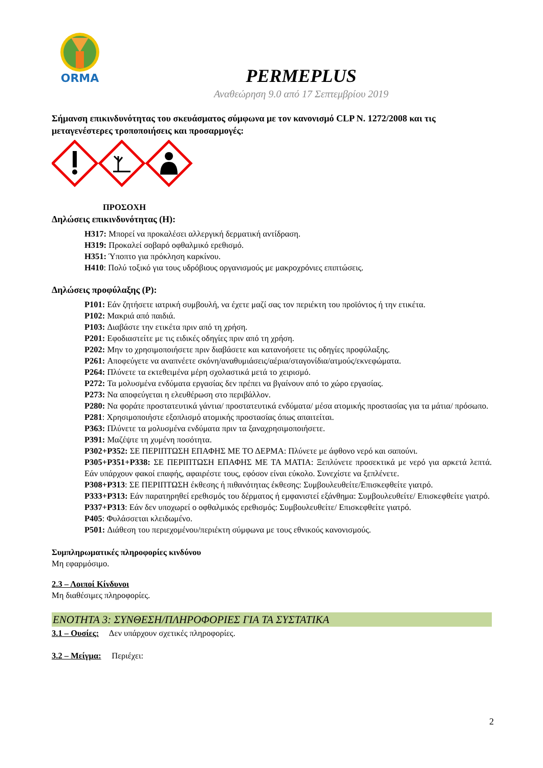ORMA
PERMEPLUS
Αναθεώρηση 9.0 από 17 Σεπτεμβρίου 2019
Σήμανση επικινδυνότητας του σκευάσματος σύμφωνα με τον κανονισμό CLP N. 1272/2008 και τις μεταγενέστερες τροποποιήσεις και προσαρμογές:
ΠΡΟΣΟΧΗ
Δηλώσεις επικινδυνότητας (H):
H317: Μπορεί να προκαλέσει αλλεργική δερματική αντίδραση.
H319: Προκαλεί σοβαρό οφθαλμικό ερεθισμό.
H351: Ύποπτο για πρόκληση καρκίνου.
H410: Πολύ τοξικό για τους υδρόβιους οργανισμούς με μακροχρόνιες επιπτώσεις.
Δηλώσεις προφύλαξης (P):
P101: Εάν ζητήσετε ιατρική συμβουλή, να έχετε μαζί σας τον περιέκτη του προϊόντος ή την ετικέτα.
P102: Μακριά από παιδιά.
P103: Διαβάστε την ετικέτα πριν από τη χρήση.
P201: Εφοδιαστείτε με τις ειδικές οδηγίες πριν από τη χρήση.
P202: Μην το χρησιμοποιήσετε πριν διαβάσετε και κατανοήσετε τις οδηγίες προφύλαξης.
P261: Αποφεύγετε να αναπνέετε σκόνη/αναθυμιάσεις/αέρια/σταγονίδια/ατμούς/εκνεφώματα.
P264: Πλύνετε τα εκτεθειμένα μέρη σχολαστικά μετά το χειρισμό.
P272: Τα μολυσμένα ενδύματα εργασίας δεν πρέπει να βγαίνουν από το χώρο εργασίας.
P273: Να αποφεύγεται η ελευθέρωση στο περιβάλλον.
P280: Να φοράτε προστατευτικά γάντια/ προστατευτικά ενδύματα/ μέσα ατομικής προστασίας για τα μάτια/ πρόσωπο.
P281: Χρησιμοποιήστε εξοπλισμό ατομικής προστασίας όπως απαιτείται.
P363: Πλύνετε τα μολυσμένα ενδύματα πριν τα ξαναχρησιμοποιήσετε.
P391: Μαζέψτε τη χυμένη ποσότητα.
P302+P352: ΣΕ ΠΕΡΙΠΤΩΣΗ ΕΠΑΦΗΣ ΜΕ ΤΟ ΔΕΡΜΑ: Πλύνετε με άφθονο νερό και σαπούνι.
P305+P351+P338: ΣΕ ΠΕΡΙΠΤΩΣΗ ΕΠΑΦΗΣ ΜΕ ΤΑ ΜΑΤΙΑ: Ξεπλύνετε προσεκτικά με νερό για αρκετά λεπτά. Εάν υπάρχουν φακοί επαφής, αφαιρέστε τους, εφόσον είναι εύκολο. Συνεχίστε να ξεπλένετε.
P308+P313: ΣΕ ΠΕΡΙΠΤΩΣΗ έκθεσης ή πιθανότητας έκθεσης: Συμβουλευθείτε/Επισκεφθείτε γιατρό.
P333+P313: Εάν παρατηρηθεί ερεθισμός του δέρματος ή εμφανιστεί εξάνθημα: Συμβουλευθείτε/ Επισκεφθείτε γιατρό.
P337+P313: Εάν δεν υποχωρεί ο οφθαλμικός ερεθισμός: Συμβουλευθείτε/ Επισκεφθείτε γιατρό.
P405: Φυλάσσεται κλειδωμένο.
P501: Διάθεση του περιεχομένου/περιέκτη σύμφωνα με τους εθνικούς κανονισμούς.
Συμπληρωματικές πληροφορίες κινδύνου
Μη εφαρμόσιμο.
2.3 – Λοιποί Κίνδυνοι
Μη διαθέσιμες πληροφορίες.
ΕΝΟΤΗΤΑ 3: ΣΥΝΘΕΣΗ/ΠΛΗΡΟΦΟΡΙΕΣ ΓΙΑ ΤΑ ΣΥΣΤΑΤΙΚΑ
3.1 – Ουσίες: Δεν υπάρχουν σχετικές πληροφορίες.
3.2 – Μείγμα: Περιέχει:
2